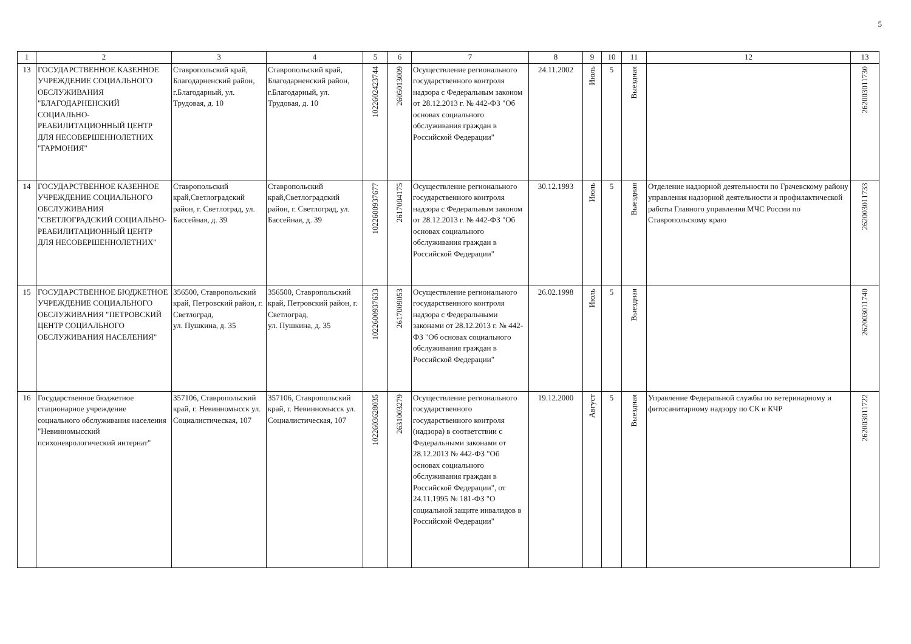5
| 1 | 2 | 3 | 4 | 5 | 6 | 7 | 8 | 9 | 10 | 11 | 12 | 13 |
| --- | --- | --- | --- | --- | --- | --- | --- | --- | --- | --- | --- | --- |
| 13 | ГОСУДАРСТВЕННОЕ КАЗЕННОЕ УЧРЕЖДЕНИЕ СОЦИАЛЬНОГО ОБСЛУЖИВАНИЯ "БЛАГОДАРНЕНСКИЙ СОЦИАЛЬНО-РЕАБИЛИТАЦИОННЫЙ ЦЕНТР ДЛЯ НЕСОВЕРШЕННОЛЕТНИХ "ГАРМОНИЯ" | Ставропольский край, Благодарненский район, г.Благодарный, ул. Трудовая, д. 10 | Ставропольский край, Благодарненский район, г.Благодарный, ул. Трудовая, д. 10 | 1022602423744 | 2605013009 | Осуществление регионального государственного контроля надзора с Федеральным законом от 28.12.2013 г. № 442-ФЗ "Об основах социального обслуживания граждан в Российской Федерации" | 24.11.2002 | Июль | 5 | Выездная | | 262003011730 |
| 14 | ГОСУДАРСТВЕННОЕ КАЗЕННОЕ УЧРЕЖДЕНИЕ СОЦИАЛЬНОГО ОБСЛУЖИВАНИЯ "СВЕТЛОГРАДСКИЙ СОЦИАЛЬНО-РЕАБИЛИТАЦИОННЫЙ ЦЕНТР ДЛЯ НЕСОВЕРШЕННОЛЕТНИХ" | Ставропольский край,Светлоградский район, г. Светлоград, ул. Бассейная, д. 39 | Ставропольский край,Светлоградский район, г. Светлоград, ул. Бассейная, д. 39 | 1022600937677 | 2617004175 | Осуществление регионального государственного контроля надзора с Федеральным законом от 28.12.2013 г. № 442-ФЗ "Об основах социального обслуживания граждан в Российской Федерации" | 30.12.1993 | Июль | 5 | Выездная | Отделение надзорной деятельности по Грачевскому району управления надзорной деятельности и профилактической работы Главного управления МЧС России по Ставропольскому краю | 262003011733 |
| 15 | ГОСУДАРСТВЕННОЕ БЮДЖЕТНОЕ УЧРЕЖДЕНИЕ СОЦИАЛЬНОГО ОБСЛУЖИВАНИЯ "ПЕТРОВСКИЙ ЦЕНТР СОЦИАЛЬНОГО ОБСЛУЖИВАНИЯ НАСЕЛЕНИЯ" | 356500, Ставропольский край, Петровский район, г. Светлоград, ул. Пушкина, д. 35 | 356500, Ставропольский край, Петровский район, г. Светлоград, ул. Пушкина, д. 35 | 1022600937633 | 2617009053 | Осуществление регионального государственного контроля надзора с Федеральными законами от 28.12.2013 г. № 442-ФЗ "Об основах социального обслуживания граждан в Российской Федерации" | 26.02.1998 | Июль | 5 | Выездная | | 262003011740 |
| 16 | Государственное бюджетное стационарное учреждение социального обслуживания населения "Невинномысский психоневрологический интернат" | 357106, Ставропольский край, г. Невинномысск ул. Социалистическая, 107 | 357106, Ставропольский край, г. Невинномысск ул. Социалистическая, 107 | 1022603628035 | 2631003279 | Осуществление регионального государственного государственного контроля (надзора) в соответствии с Федеральными законами от 28.12.2013 № 442-ФЗ "Об основах социального обслуживания граждан в Российской Федерации", от 24.11.1995 № 181-ФЗ "О социальной защите инвалидов в Российской Федерации" | 19.12.2000 | Август | 5 | Выездная | Управление Федеральной службы по ветеринарному и фитосанитарному надзору по СК и КЧР | 262003011722 |